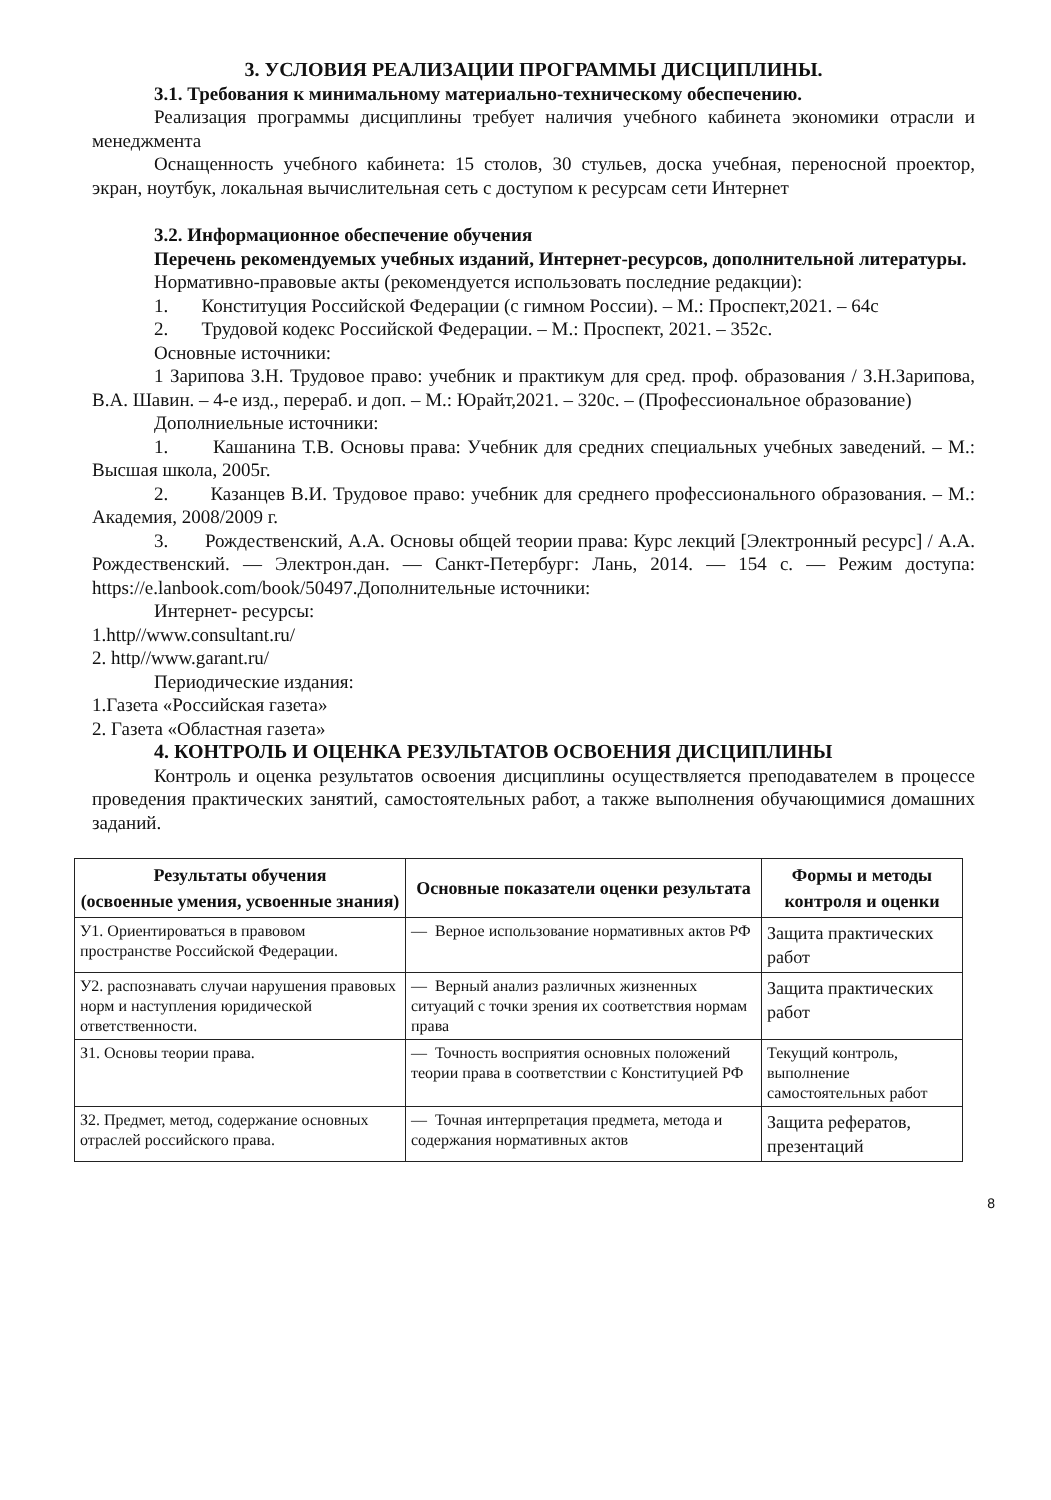3. УСЛОВИЯ РЕАЛИЗАЦИИ ПРОГРАММЫ ДИСЦИПЛИНЫ.
3.1. Требования к минимальному материально-техническому обеспечению.
Реализация программы дисциплины требует наличия учебного кабинета экономики отрасли и менеджмента
Оснащенность учебного кабинета: 15 столов, 30 стульев, доска учебная, переносной проектор, экран, ноутбук, локальная вычислительная сеть с доступом к ресурсам сети Интернет
3.2. Информационное обеспечение обучения
Перечень рекомендуемых учебных изданий, Интернет-ресурсов, дополнительной литературы.
Нормативно-правовые акты (рекомендуется использовать последние редакции):
1. Конституция Российской Федерации (с гимном России). – М.: Проспект,2021. – 64с
2. Трудовой кодекс Российской Федерации. – М.: Проспект, 2021. – 352с.
Основные источники:
1 Зарипова З.Н. Трудовое право: учебник и практикум для сред. проф. образования / З.Н.Зарипова, В.А. Шавин. – 4-е изд., перераб. и доп. – М.: Юрайт,2021. – 320с. – (Профессиональное образование)
Дополниельные источники:
1. Кашанина Т.В. Основы права: Учебник для средних специальных учебных заведений. – М.: Высшая школа, 2005г.
2. Казанцев В.И. Трудовое право: учебник для среднего профессионального образования. – М.: Академия, 2008/2009 г.
3. Рождественский, А.А. Основы общей теории права: Курс лекций [Электронный ресурс] / А.А. Рождественский. — Электрон.дан. — Санкт-Петербург: Лань, 2014. — 154 с. — Режим доступа: https://e.lanbook.com/book/50497.Дополнительные источники:
Интернет- ресурсы:
1.http//www.consultant.ru/
2. http//www.garant.ru/
Периодические издания:
1.Газета «Российская газета»
2. Газета «Областная газета»
4. КОНТРОЛЬ И ОЦЕНКА РЕЗУЛЬТАТОВ ОСВОЕНИЯ ДИСЦИПЛИНЫ
Контроль и оценка результатов освоения дисциплины осуществляется преподавателем в процессе проведения практических занятий, самостоятельных работ, а также выполнения обучающимися домашних заданий.
| Результаты обучения (освоенные умения, усвоенные знания) | Основные показатели оценки результата | Формы и методы контроля и оценки |
| --- | --- | --- |
| У1. Ориентироваться в правовом пространстве Российской Федерации. | — Верное использование нормативных актов РФ | Защита практических работ |
| У2. распознавать случаи нарушения правовых норм и наступления юридической ответственности. | — Верный анализ различных жизненных ситуаций с точки зрения их соответствия нормам права | Защита практических работ |
| З1. Основы теории права. | — Точность восприятия основных положений теории права в соответствии с Конституцией РФ | Текущий контроль, выполнение самостоятельных работ |
| З2. Предмет, метод, содержание основных отраслей российского права. | — Точная интерпретация предмета, метода и содержания нормативных актов | Защита рефератов, презентаций |
8